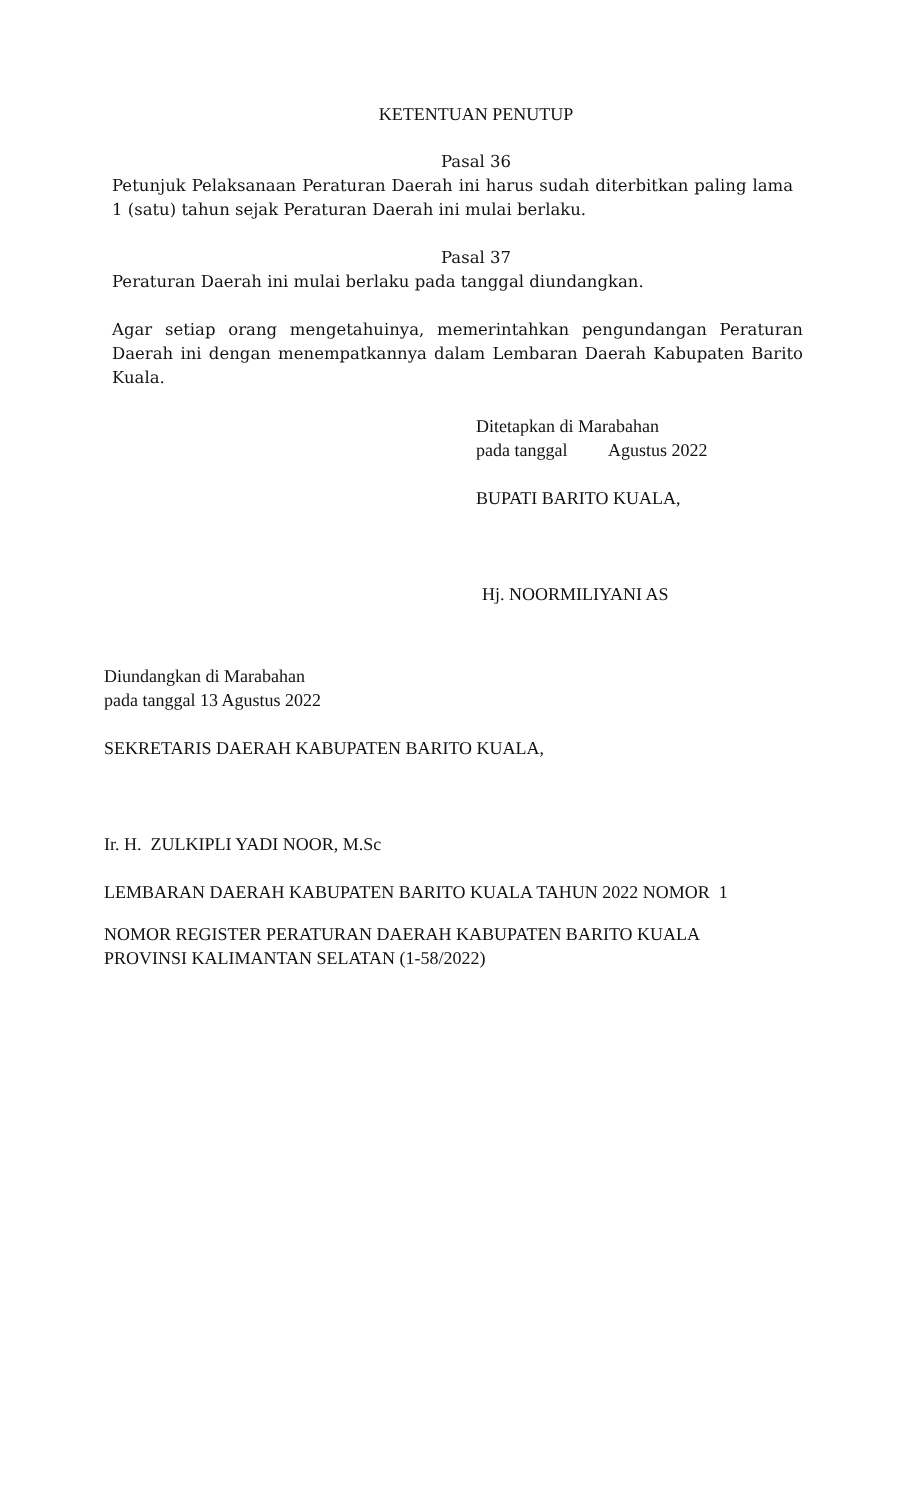KETENTUAN PENUTUP
Pasal 36
Petunjuk Pelaksanaan Peraturan Daerah ini harus sudah diterbitkan paling lama 1 (satu) tahun sejak Peraturan Daerah ini mulai berlaku.
Pasal 37
Peraturan Daerah ini mulai berlaku pada tanggal diundangkan.
Agar setiap orang mengetahuinya, memerintahkan pengundangan Peraturan Daerah ini dengan menempatkannya dalam Lembaran Daerah Kabupaten Barito Kuala.
Ditetapkan di Marabahan
pada tanggal Agustus 2022
BUPATI BARITO KUALA,
Hj. NOORMILIYANI AS
Diundangkan di Marabahan
pada tanggal 13 Agustus 2022
SEKRETARIS DAERAH KABUPATEN BARITO KUALA,
Ir. H. ZULKIPLI YADI NOOR, M.Sc
LEMBARAN DAERAH KABUPATEN BARITO KUALA TAHUN 2022 NOMOR 1
NOMOR REGISTER PERATURAN DAERAH KABUPATEN BARITO KUALA
PROVINSI KALIMANTAN SELATAN (1-58/2022)